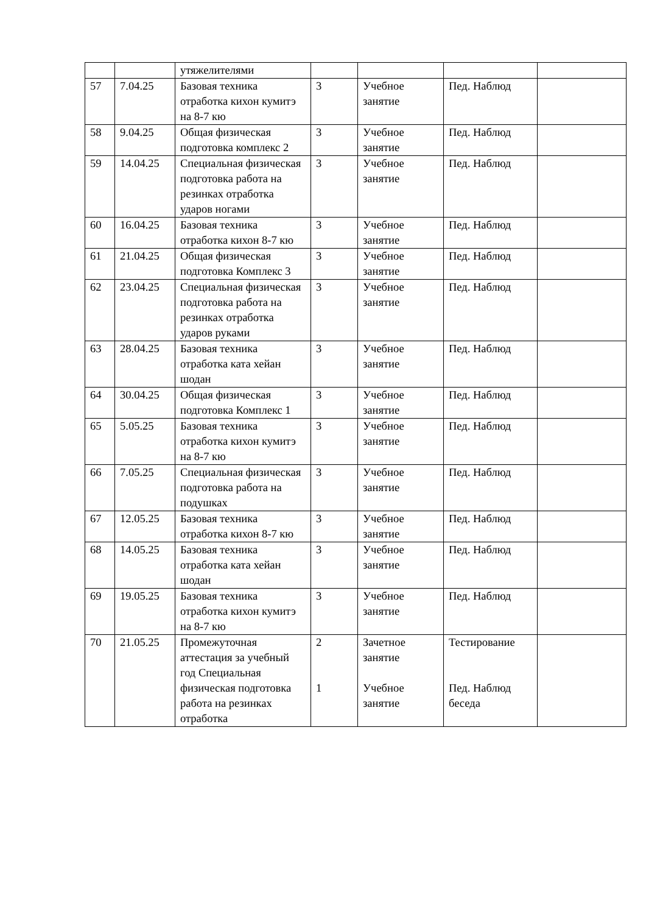| | | утяжелителями | | | | |
| 57 | 7.04.25 | Базовая техника отработка кихон кумитэ на 8-7 кю | 3 | Учебное занятие | Пед. Наблюд | |
| 58 | 9.04.25 | Общая физическая подготовка комплекс 2 | 3 | Учебное занятие | Пед. Наблюд | |
| 59 | 14.04.25 | Специальная физическая подготовка работа на резинках отработка ударов ногами | 3 | Учебное занятие | Пед. Наблюд | |
| 60 | 16.04.25 | Базовая техника отработка кихон 8-7 кю | 3 | Учебное занятие | Пед. Наблюд | |
| 61 | 21.04.25 | Общая физическая подготовка Комплекс 3 | 3 | Учебное занятие | Пед. Наблюд | |
| 62 | 23.04.25 | Специальная физическая подготовка работа на резинках отработка ударов руками | 3 | Учебное занятие | Пед. Наблюд | |
| 63 | 28.04.25 | Базовая техника отработка ката хейан шодан | 3 | Учебное занятие | Пед. Наблюд | |
| 64 | 30.04.25 | Общая физическая подготовка Комплекс 1 | 3 | Учебное занятие | Пед. Наблюд | |
| 65 | 5.05.25 | Базовая техника отработка кихон кумитэ на 8-7 кю | 3 | Учебное занятие | Пед. Наблюд | |
| 66 | 7.05.25 | Специальная физическая подготовка работа на подушках | 3 | Учебное занятие | Пед. Наблюд | |
| 67 | 12.05.25 | Базовая техника отработка кихон 8-7 кю | 3 | Учебное занятие | Пед. Наблюд | |
| 68 | 14.05.25 | Базовая техника отработка ката хейан шодан | 3 | Учебное занятие | Пед. Наблюд | |
| 69 | 19.05.25 | Базовая техника отработка кихон кумитэ на 8-7 кю | 3 | Учебное занятие | Пед. Наблюд | |
| 70 | 21.05.25 | Промежуточная аттестация за учебный год Специальная физическая подготовка работа на резинках отработка | 2 1 | Зачетное занятие Учебное занятие | Тестирование Пед. Наблюд беседа | |